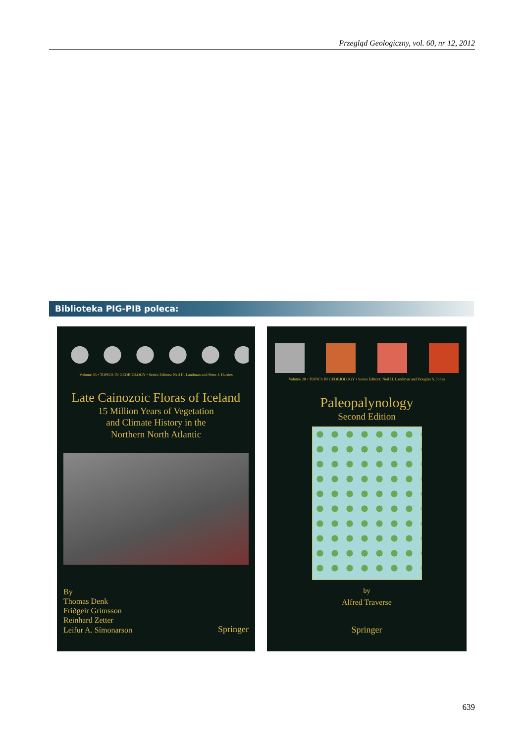Przegląd Geologiczny, vol. 60, nr 12, 2012
Biblioteka PIG-PIB poleca:
Volume 35 • TOPICS IN GEOBIOLOGY • Series Editors: Neil H. Landman and Peter J. Harries
Late Cainozoic Floras of Iceland
15 Million Years of Vegetation
and Climate History in the
Northern North Atlantic
By
Thomas Denk
Friðgeir Grímsson
Reinhard Zetter
Leifur A. Símonarson
Springer
Volume 28 • TOPICS IN GEOBIOLOGY • Series Editors: Neil H. Landman and Douglas S. Jones
Paleopalynology
Second Edition
by
Alfred Traverse
Springer
639